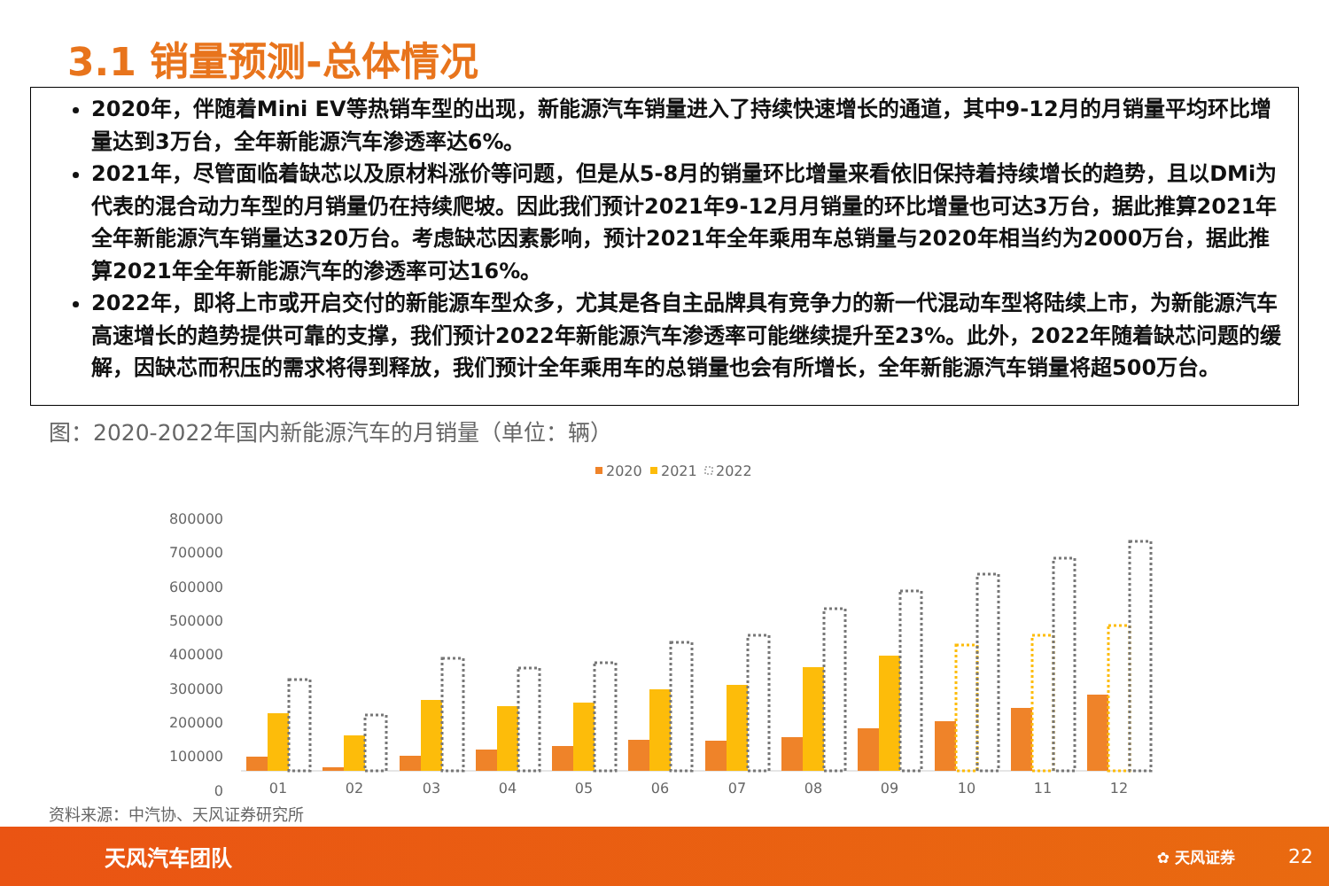3.1 销量预测-总体情况
2020年，伴随着Mini EV等热销车型的出现，新能源汽车销量进入了持续快速增长的通道，其中9-12月的月销量平均环比增量达到3万台，全年新能源汽车渗透率达6%。
2021年，尽管面临着缺芯以及原材料涨价等问题，但是从5-8月的销量环比增量来看依旧保持着持续增长的趋势，且以DMi为代表的混合动力车型的月销量仍在持续爬坡。因此我们预计2021年9-12月月销量的环比增量也可达3万台，据此推算2021年全年新能源汽车销量达320万台。考虑缺芯因素影响，预计2021年全年乘用车总销量与2020年相当约为2000万台，据此推算2021年全年新能源汽车的渗透率可达16%。
2022年，即将上市或开启交付的新能源车型众多，尤其是各自主品牌具有竞争力的新一代混动车型将陆续上市，为新能源汽车高速增长的趋势提供可靠的支撑，我们预计2022年新能源汽车渗透率可能继续提升至23%。此外，2022年随着缺芯问题的缓解，因缺芯而积压的需求将得到释放，我们预计全年乘用车的总销量也会有所增长，全年新能源汽车销量将超500万台。
图：2020-2022年国内新能源汽车的月销量（单位：辆）
2020
2021
2022
800000
700000
600000
500000
400000
300000
200000
100000
0
01
02
03
04
05
06
07
08
09
10
11
12
资料来源：中汽协、天风证券研究所
天风汽车团队 ✿ 天风证券 22